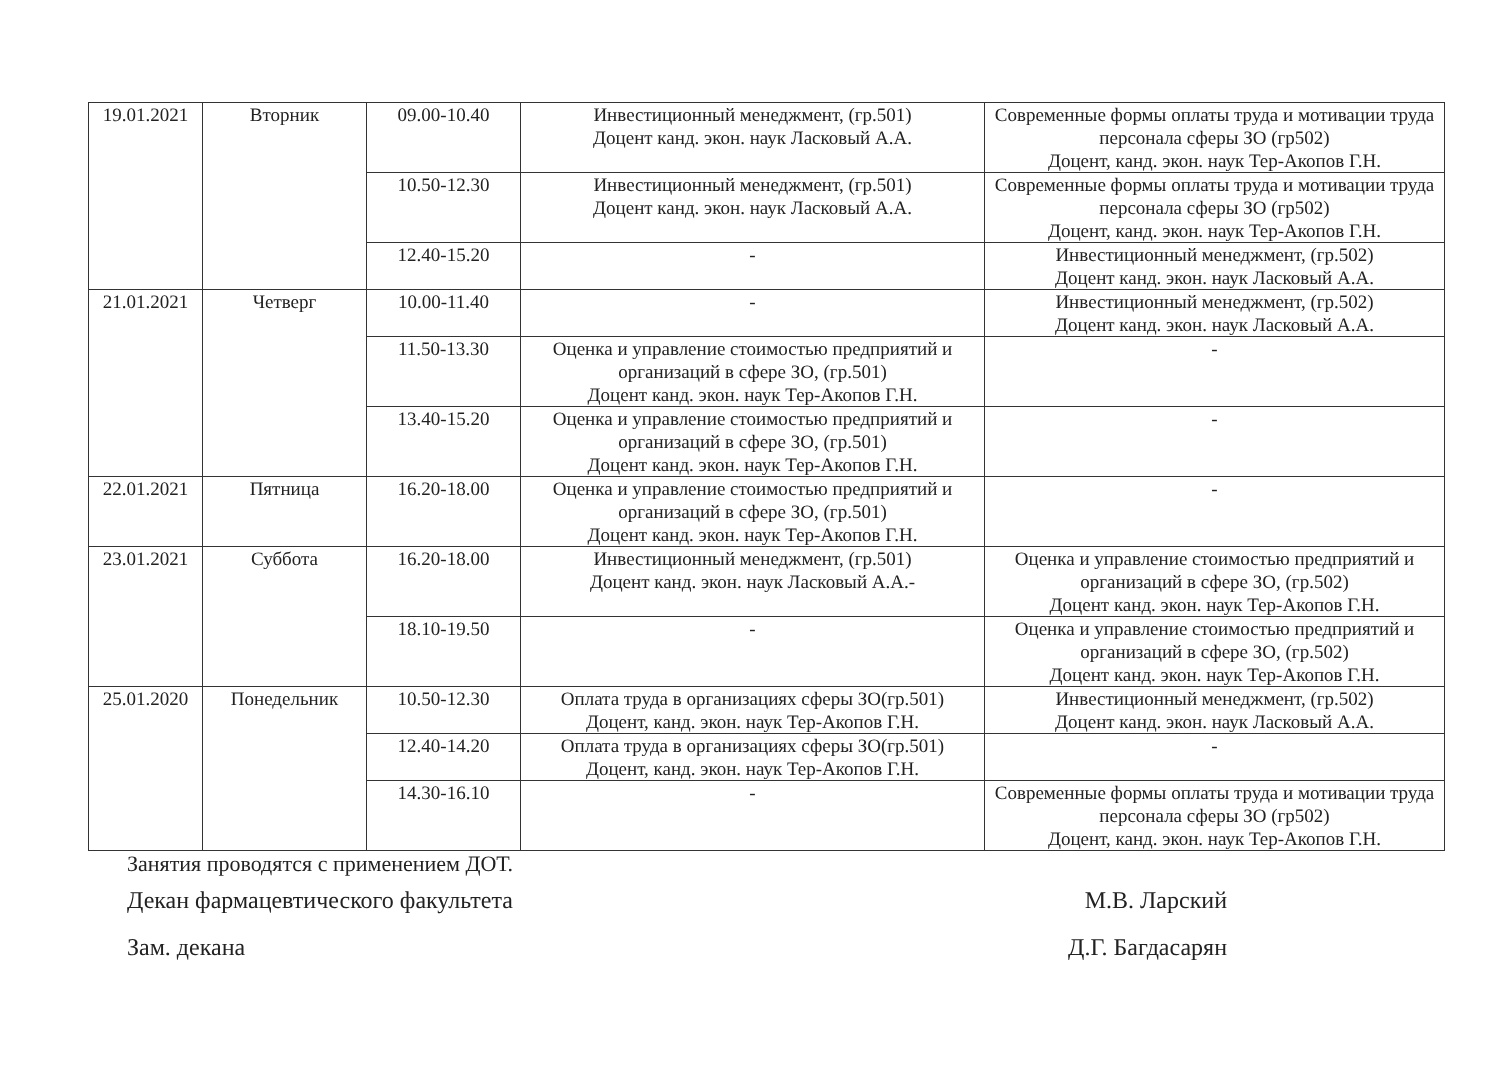| 19.01.2021 | Вторник | 09.00-10.40 | Инвестиционный менеджмент, (гр.501) Доцент канд. экон. наук Ласковый А.А. | Современные формы оплаты труда и мотивации труда персонала сферы ЗО (гр502) Доцент, канд. экон. наук Тер-Акопов Г.Н. |
| | | 10.50-12.30 | Инвестиционный менеджмент, (гр.501) Доцент канд. экон. наук Ласковый А.А. | Современные формы оплаты труда и мотивации труда персонала сферы ЗО (гр502) Доцент, канд. экон. наук Тер-Акопов Г.Н. |
| | | 12.40-15.20 | - | Инвестиционный менеджмент, (гр.502) Доцент канд. экон. наук Ласковый А.А. |
| 21.01.2021 | Четверг | 10.00-11.40 | - | Инвестиционный менеджмент, (гр.502) Доцент канд. экон. наук Ласковый А.А. |
| | | 11.50-13.30 | Оценка и управление стоимостью предприятий и организаций в сфере ЗО, (гр.501) Доцент канд. экон. наук Тер-Акопов Г.Н. | - |
| | | 13.40-15.20 | Оценка и управление стоимостью предприятий и организаций в сфере ЗО, (гр.501) Доцент канд. экон. наук Тер-Акопов Г.Н. | - |
| 22.01.2021 | Пятница | 16.20-18.00 | Оценка и управление стоимостью предприятий и организаций в сфере ЗО, (гр.501) Доцент канд. экон. наук Тер-Акопов Г.Н. | - |
| 23.01.2021 | Суббота | 16.20-18.00 | Инвестиционный менеджмент, (гр.501) Доцент канд. экон. наук Ласковый А.А.- | Оценка и управление стоимостью предприятий и организаций в сфере ЗО, (гр.502) Доцент канд. экон. наук Тер-Акопов Г.Н. |
| | | 18.10-19.50 | - | Оценка и управление стоимостью предприятий и организаций в сфере ЗО, (гр.502) Доцент канд. экон. наук Тер-Акопов Г.Н. |
| 25.01.2020 | Понедельник | 10.50-12.30 | Оплата труда в организациях сферы ЗО(гр.501) Доцент, канд. экон. наук Тер-Акопов Г.Н. | Инвестиционный менеджмент, (гр.502) Доцент канд. экон. наук Ласковый А.А. |
| | | 12.40-14.20 | Оплата труда в организациях сферы ЗО(гр.501) Доцент, канд. экон. наук Тер-Акопов Г.Н. | - |
| | | 14.30-16.10 | - | Современные формы оплаты труда и мотивации труда персонала сферы ЗО (гр502) Доцент, канд. экон. наук Тер-Акопов Г.Н. |
Занятия проводятся с применением ДОТ.
Декан фармацевтического факультета М.В. Ларский
Зам. декана Д.Г. Багдасарян